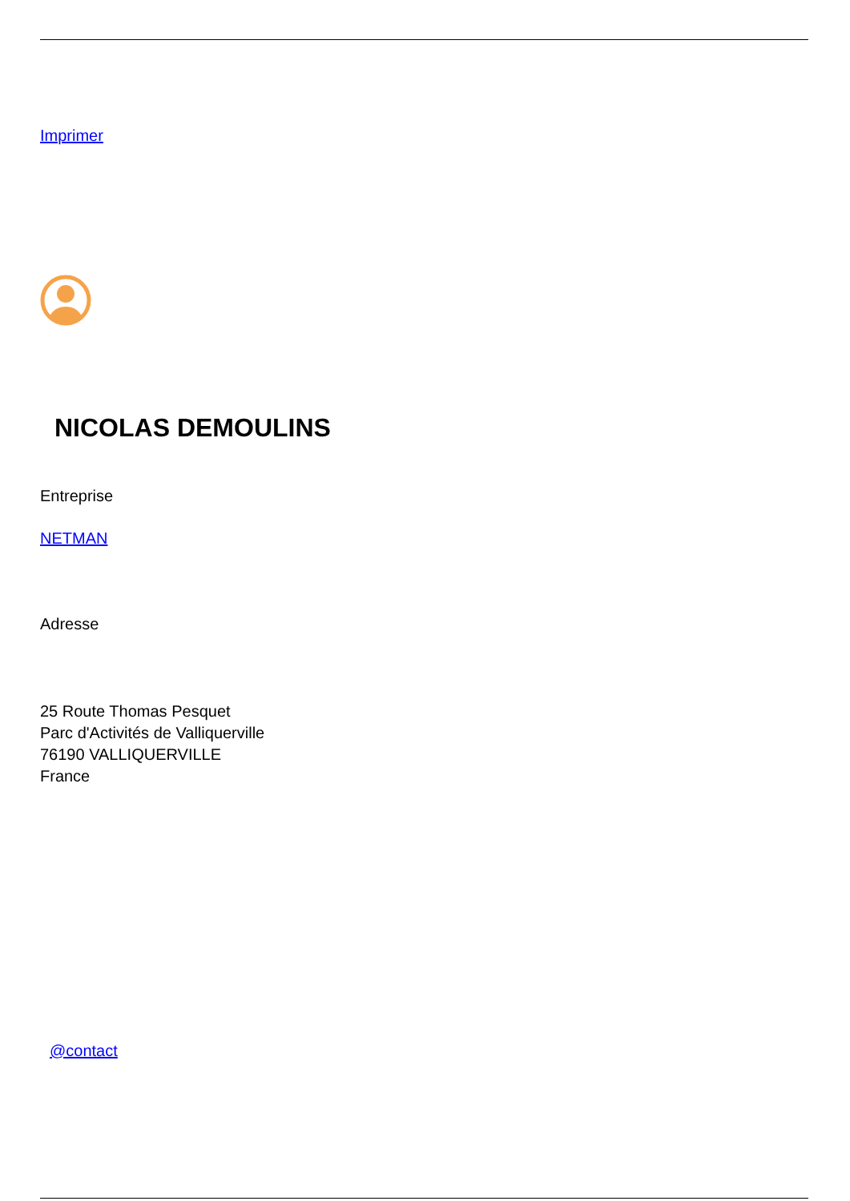Imprimer
NICOLAS DEMOULINS
Entreprise
NETMAN
Adresse
25 Route Thomas Pesquet
Parc d'Activités de Valliquerville
76190 VALLIQUERVILLE
France
@contact